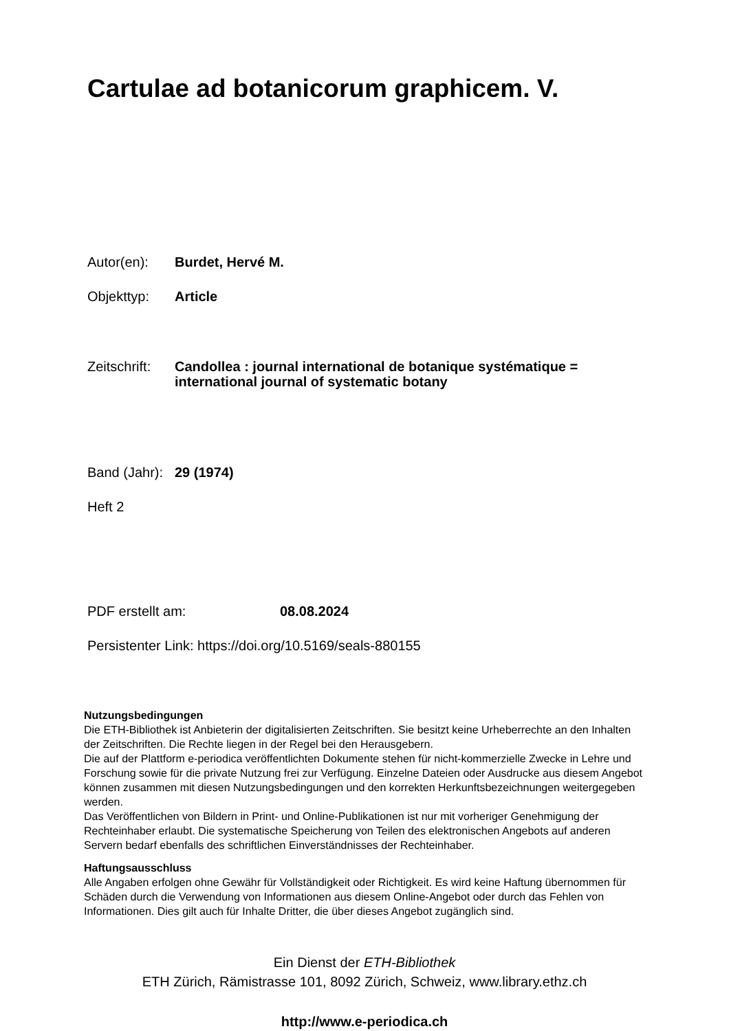Cartulae ad botanicorum graphicem. V.
Autor(en): Burdet, Hervé M.
Objekttyp: Article
Zeitschrift:
Candollea : journal international de botanique systématique =
international journal of systematic botany
Band (Jahr):
29 (1974)
Heft 2
PDF erstellt am: 08.08.2024
Persistenter Link: https://doi.org/10.5169/seals-880155
Nutzungsbedingungen
Die ETH-Bibliothek ist Anbieterin der digitalisierten Zeitschriften. Sie besitzt keine Urheberrechte an den Inhalten der Zeitschriften. Die Rechte liegen in der Regel bei den Herausgebern.
Die auf der Plattform e-periodica veröffentlichten Dokumente stehen für nicht-kommerzielle Zwecke in Lehre und Forschung sowie für die private Nutzung frei zur Verfügung. Einzelne Dateien oder Ausdrucke aus diesem Angebot können zusammen mit diesen Nutzungsbedingungen und den korrekten Herkunftsbezeichnungen weitergegeben werden.
Das Veröffentlichen von Bildern in Print- und Online-Publikationen ist nur mit vorheriger Genehmigung der Rechteinhaber erlaubt. Die systematische Speicherung von Teilen des elektronischen Angebots auf anderen Servern bedarf ebenfalls des schriftlichen Einverständnisses der Rechteinhaber.
Haftungsausschluss
Alle Angaben erfolgen ohne Gewähr für Vollständigkeit oder Richtigkeit. Es wird keine Haftung übernommen für Schäden durch die Verwendung von Informationen aus diesem Online-Angebot oder durch das Fehlen von Informationen. Dies gilt auch für Inhalte Dritter, die über dieses Angebot zugänglich sind.
Ein Dienst der ETH-Bibliothek
ETH Zürich, Rämistrasse 101, 8092 Zürich, Schweiz, www.library.ethz.ch
http://www.e-periodica.ch